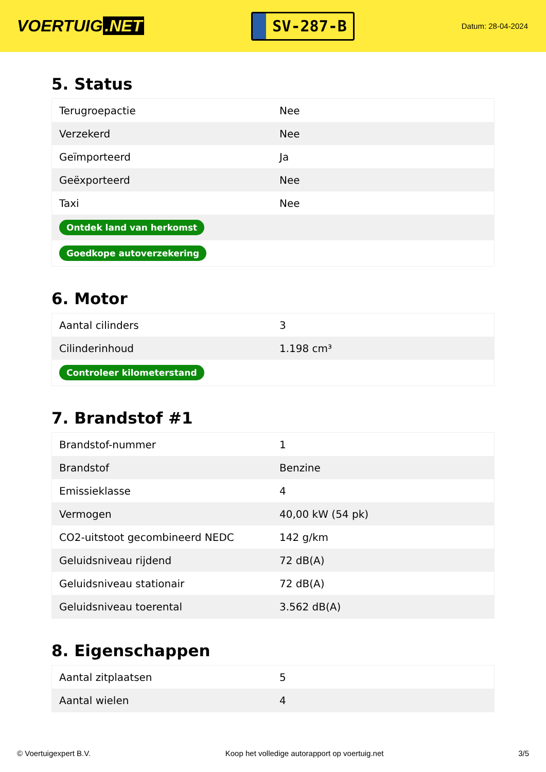VOERTUIG.NET
SV-287-B
Datum: 28-04-2024
5. Status
| Terugroepactie | Nee |
| Verzekerd | Nee |
| Geïmporteerd | Ja |
| Geëxporteerd | Nee |
| Taxi | Nee |
| Ontdek land van herkomst | |
| Goedkope autoverzekering | |
6. Motor
| Aantal cilinders | 3 |
| Cilinderinhoud | 1.198 cm³ |
| Controleer kilometerstand | |
7. Brandstof #1
| Brandstof-nummer | 1 |
| Brandstof | Benzine |
| Emissieklasse | 4 |
| Vermogen | 40,00 kW (54 pk) |
| CO2-uitstoot gecombineerd NEDC | 142 g/km |
| Geluidsniveau rijdend | 72 dB(A) |
| Geluidsniveau stationair | 72 dB(A) |
| Geluidsniveau toerental | 3.562 dB(A) |
8. Eigenschappen
| Aantal zitplaatsen | 5 |
| Aantal wielen | 4 |
© Voertuigexpert B.V. Koop het volledige autorapport op voertuig.net 3/5